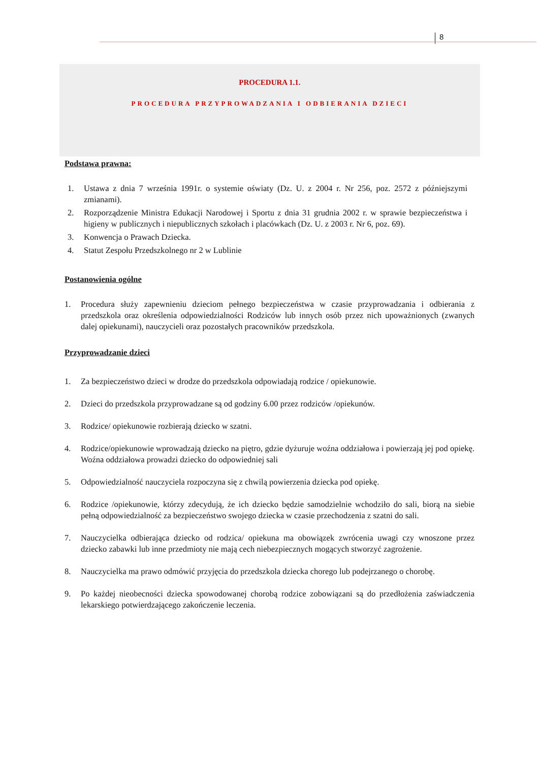8
PROCEDURA 1.1.
PROCEDURA PRZYPROWADZANIA I ODBIERANIA DZIECI
Podstawa prawna:
1. Ustawa z dnia 7 września 1991r. o systemie oświaty (Dz. U. z 2004 r. Nr 256, poz. 2572 z późniejszymi zmianami).
2. Rozporządzenie Ministra Edukacji Narodowej i Sportu z dnia 31 grudnia 2002 r. w sprawie bezpieczeństwa i higieny w publicznych i niepublicznych szkołach i placówkach (Dz. U. z 2003 r. Nr 6, poz. 69).
3. Konwencja o Prawach Dziecka.
4. Statut Zespołu Przedszkolnego nr 2 w Lublinie
Postanowienia ogólne
1. Procedura służy zapewnieniu dzieciom pełnego bezpieczeństwa w czasie przyprowadzania i odbierania z przedszkola oraz określenia odpowiedzialności Rodziców lub innych osób przez nich upoważnionych (zwanych dalej opiekunami), nauczycieli oraz pozostałych pracowników przedszkola.
Przyprowadzanie dzieci
1. Za bezpieczeństwo dzieci w drodze do przedszkola odpowiadają rodzice / opiekunowie.
2. Dzieci do przedszkola przyprowadzane są od godziny 6.00 przez rodziców /opiekunów.
3. Rodzice/ opiekunowie rozbierają dziecko w szatni.
4. Rodzice/opiekunowie wprowadzają dziecko na piętro, gdzie dyżuruje woźna oddziałowa i powierzają jej pod opiekę. Woźna oddziałowa prowadzi dziecko do odpowiedniej sali
5. Odpowiedzialność nauczyciela rozpoczyna się z chwilą powierzenia dziecka pod opiekę.
6. Rodzice /opiekunowie, którzy zdecydują, że ich dziecko będzie samodzielnie wchodziło do sali, biorą na siebie pełną odpowiedzialność za bezpieczeństwo swojego dziecka w czasie przechodzenia z szatni do sali.
7. Nauczycielka odbierająca dziecko od rodzica/ opiekuna ma obowiązek zwrócenia uwagi czy wnoszone przez dziecko zabawki lub inne przedmioty nie mają cech niebezpiecznych mogących stworzyć zagrożenie.
8. Nauczycielka ma prawo odmówić przyjęcia do przedszkola dziecka chorego lub podejrzanego o chorobę.
9. Po każdej nieobecności dziecka spowodowanej chorobą rodzice zobowiązani są do przedłożenia zaświadczenia lekarskiego potwierdzającego zakończenie leczenia.